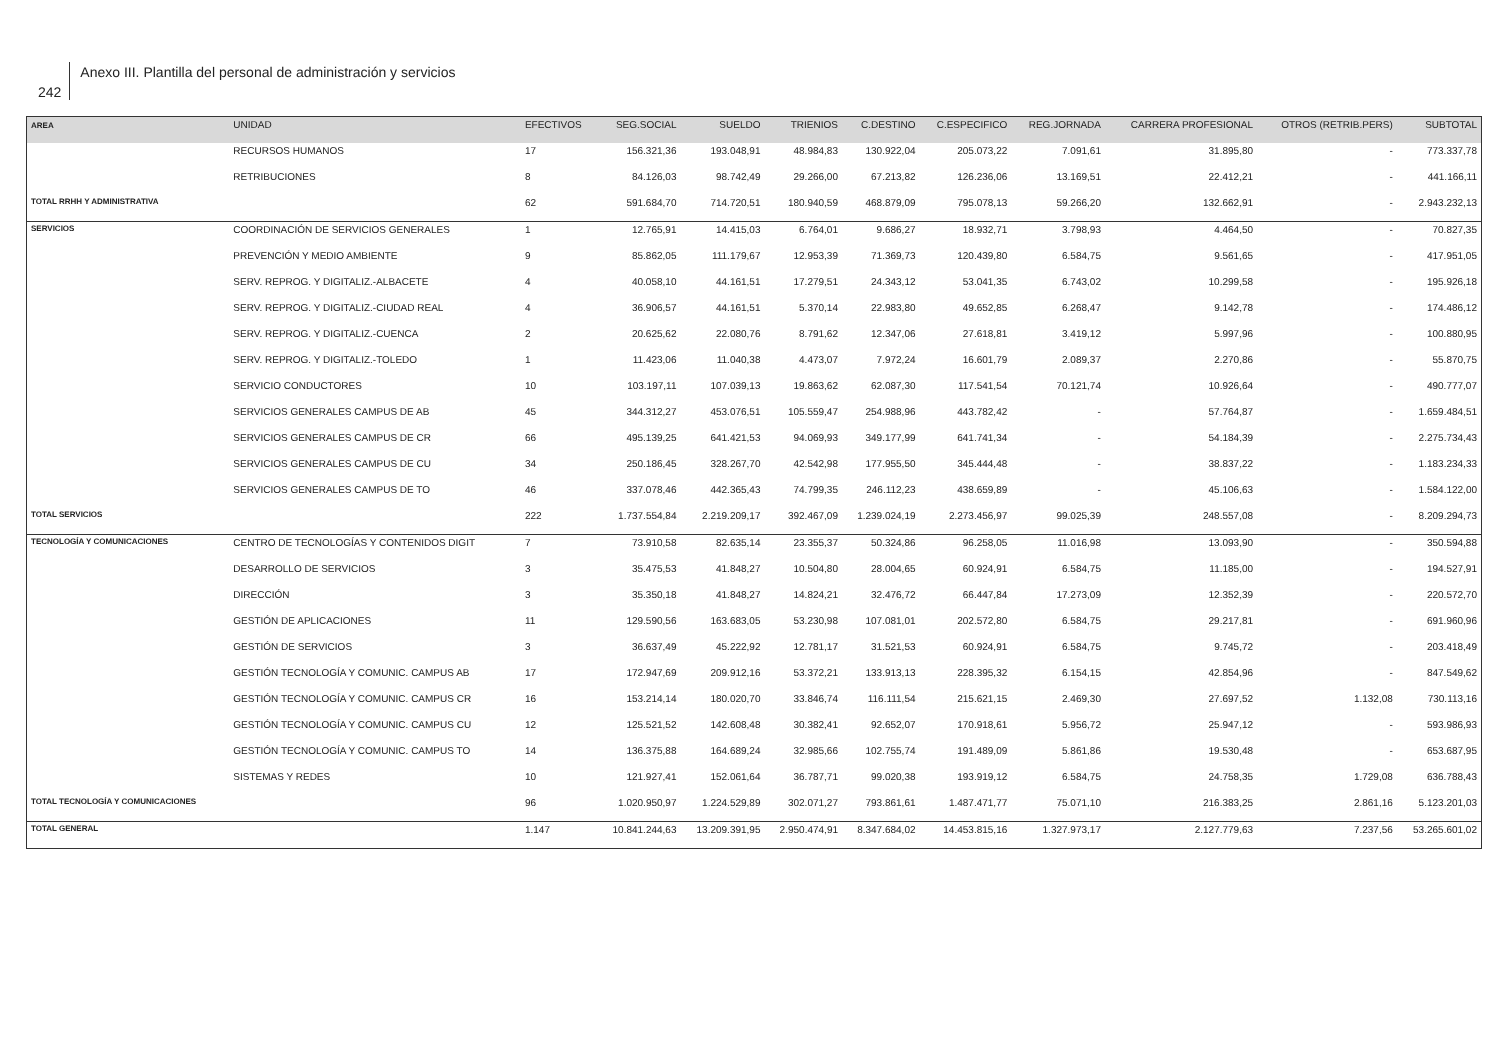242
Anexo III. Plantilla del personal de administración y servicios
| AREA | UNIDAD | EFECTIVOS | SEG.SOCIAL | SUELDO | TRIENIOS | C.DESTINO | C.ESPECIFICO | REG.JORNADA | CARRERA PROFESIONAL | OTROS (RETRIB.PERS) | SUBTOTAL |
| --- | --- | --- | --- | --- | --- | --- | --- | --- | --- | --- | --- |
| | RECURSOS HUMANOS | 17 | 156.321,36 | 193.048,91 | 48.984,83 | 130.922,04 | 205.073,22 | 7.091,61 | 31.895,80 | - | 773.337,78 |
| | RETRIBUCIONES | 8 | 84.126,03 | 98.742,49 | 29.266,00 | 67.213,82 | 126.236,06 | 13.169,51 | 22.412,21 | - | 441.166,11 |
| TOTAL RRHH Y ADMINISTRATIVA | | 62 | 591.684,70 | 714.720,51 | 180.940,59 | 468.879,09 | 795.078,13 | 59.266,20 | 132.662,91 | - | 2.943.232,13 |
| SERVICIOS | COORDINACIÓN DE SERVICIOS GENERALES | 1 | 12.765,91 | 14.415,03 | 6.764,01 | 9.686,27 | 18.932,71 | 3.798,93 | 4.464,50 | - | 70.827,35 |
| | PREVENCIÓN Y MEDIO AMBIENTE | 9 | 85.862,05 | 111.179,67 | 12.953,39 | 71.369,73 | 120.439,80 | 6.584,75 | 9.561,65 | - | 417.951,05 |
| | SERV. REPROG. Y DIGITALIZ.-ALBACETE | 4 | 40.058,10 | 44.161,51 | 17.279,51 | 24.343,12 | 53.041,35 | 6.743,02 | 10.299,58 | - | 195.926,18 |
| | SERV. REPROG. Y DIGITALIZ.-CIUDAD REAL | 4 | 36.906,57 | 44.161,51 | 5.370,14 | 22.983,80 | 49.652,85 | 6.268,47 | 9.142,78 | - | 174.486,12 |
| | SERV. REPROG. Y DIGITALIZ.-CUENCA | 2 | 20.625,62 | 22.080,76 | 8.791,62 | 12.347,06 | 27.618,81 | 3.419,12 | 5.997,96 | - | 100.880,95 |
| | SERV. REPROG. Y DIGITALIZ.-TOLEDO | 1 | 11.423,06 | 11.040,38 | 4.473,07 | 7.972,24 | 16.601,79 | 2.089,37 | 2.270,86 | - | 55.870,75 |
| | SERVICIO CONDUCTORES | 10 | 103.197,11 | 107.039,13 | 19.863,62 | 62.087,30 | 117.541,54 | 70.121,74 | 10.926,64 | - | 490.777,07 |
| | SERVICIOS GENERALES CAMPUS DE AB | 45 | 344.312,27 | 453.076,51 | 105.559,47 | 254.988,96 | 443.782,42 | - | 57.764,87 | - | 1.659.484,51 |
| | SERVICIOS GENERALES CAMPUS DE CR | 66 | 495.139,25 | 641.421,53 | 94.069,93 | 349.177,99 | 641.741,34 | - | 54.184,39 | - | 2.275.734,43 |
| | SERVICIOS GENERALES CAMPUS DE CU | 34 | 250.186,45 | 328.267,70 | 42.542,98 | 177.955,50 | 345.444,48 | - | 38.837,22 | - | 1.183.234,33 |
| | SERVICIOS GENERALES CAMPUS DE TO | 46 | 337.078,46 | 442.365,43 | 74.799,35 | 246.112,23 | 438.659,89 | - | 45.106,63 | - | 1.584.122,00 |
| TOTAL SERVICIOS | | 222 | 1.737.554,84 | 2.219.209,17 | 392.467,09 | 1.239.024,19 | 2.273.456,97 | 99.025,39 | 248.557,08 | - | 8.209.294,73 |
| TECNOLOGÍA Y COMUNICACIONES | CENTRO DE TECNOLOGÍAS Y CONTENIDOS DIGIT | 7 | 73.910,58 | 82.635,14 | 23.355,37 | 50.324,86 | 96.258,05 | 11.016,98 | 13.093,90 | - | 350.594,88 |
| | DESARROLLO DE SERVICIOS | 3 | 35.475,53 | 41.848,27 | 10.504,80 | 28.004,65 | 60.924,91 | 6.584,75 | 11.185,00 | - | 194.527,91 |
| | DIRECCIÓN | 3 | 35.350,18 | 41.848,27 | 14.824,21 | 32.476,72 | 66.447,84 | 17.273,09 | 12.352,39 | - | 220.572,70 |
| | GESTIÓN DE APLICACIONES | 11 | 129.590,56 | 163.683,05 | 53.230,98 | 107.081,01 | 202.572,80 | 6.584,75 | 29.217,81 | - | 691.960,96 |
| | GESTIÓN DE SERVICIOS | 3 | 36.637,49 | 45.222,92 | 12.781,17 | 31.521,53 | 60.924,91 | 6.584,75 | 9.745,72 | - | 203.418,49 |
| | GESTIÓN TECNOLOGÍA Y COMUNIC. CAMPUS AB | 17 | 172.947,69 | 209.912,16 | 53.372,21 | 133.913,13 | 228.395,32 | 6.154,15 | 42.854,96 | - | 847.549,62 |
| | GESTIÓN TECNOLOGÍA Y COMUNIC. CAMPUS CR | 16 | 153.214,14 | 180.020,70 | 33.846,74 | 116.111,54 | 215.621,15 | 2.469,30 | 27.697,52 | 1.132,08 | 730.113,16 |
| | GESTIÓN TECNOLOGÍA Y COMUNIC. CAMPUS CU | 12 | 125.521,52 | 142.608,48 | 30.382,41 | 92.652,07 | 170.918,61 | 5.956,72 | 25.947,12 | - | 593.986,93 |
| | GESTIÓN TECNOLOGÍA Y COMUNIC. CAMPUS TO | 14 | 136.375,88 | 164.689,24 | 32.985,66 | 102.755,74 | 191.489,09 | 5.861,86 | 19.530,48 | - | 653.687,95 |
| | SISTEMAS Y REDES | 10 | 121.927,41 | 152.061,64 | 36.787,71 | 99.020,38 | 193.919,12 | 6.584,75 | 24.758,35 | 1.729,08 | 636.788,43 |
| TOTAL TECNOLOGÍA Y COMUNICACIONES | | 96 | 1.020.950,97 | 1.224.529,89 | 302.071,27 | 793.861,61 | 1.487.471,77 | 75.071,10 | 216.383,25 | 2.861,16 | 5.123.201,03 |
| TOTAL GENERAL | | 1.147 | 10.841.244,63 | 13.209.391,95 | 2.950.474,91 | 8.347.684,02 | 14.453.815,16 | 1.327.973,17 | 2.127.779,63 | 7.237,56 | 53.265.601,02 |